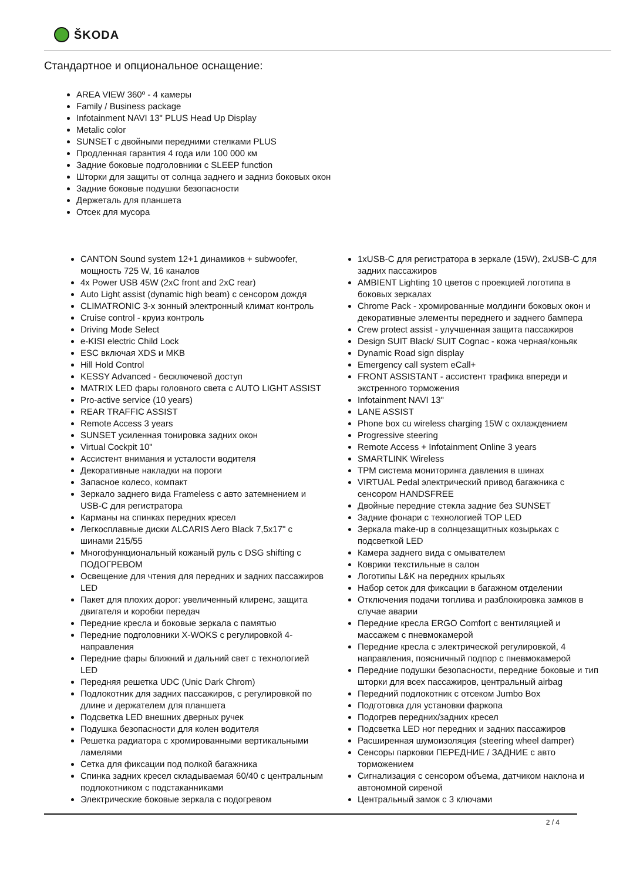ŠKODA
Стандартное и опциональное оснащение:
AREA VIEW 360º - 4 камеры
Family / Business package
Infotainment NAVI 13" PLUS Head Up Display
Metalic color
SUNSET с двойными передними стелками PLUS
Продленная гарантия 4 года или 100 000 км
Задние боковые подголовники с SLEEP function
Шторки для защиты от солнца заднего и задниз боковых окон
Задние боковые подушки безопасности
Держеталь для планшета
Отсек для мусора
CANTON Sound system 12+1 динамиков + subwoofer, мощность 725 W, 16 каналов
4x Power USB 45W (2xC front and 2xC rear)
Auto Light assist (dynamic high beam) с сенсором дождя
CLIMATRONIC 3-х зонный электронный климат контроль
Cruise control - круиз контроль
Driving Mode Select
e-KISI electric Child Lock
ESC включая XDS и MKB
Hill Hold Control
KESSY Advanced - бесключевой доступ
MATRIX LED фары головного света с AUTO LIGHT ASSIST
Pro-active service (10 years)
REAR TRAFFIC ASSIST
Remote Access 3 years
SUNSET усиленная тонировка задних окон
Virtual Cockpit 10"
Ассистент внимания и усталости водителя
Декоративные накладки на пороги
Запасное колесо, компакт
Зеркало заднего вида Frameless с авто затемнением и USB-C для регистратора
Карманы на спинках передних кресел
Легкосплавные диски ALCARIS Aero Black 7,5x17" с шинами 215/55
Многофункциональный кожаный руль с DSG shifting с ПОДОГРЕВОМ
Освещение для чтения для передних и задних пассажиров LED
Пакет для плохих дорог: увеличенный клиренс, защита двигателя и коробки передач
Передние кресла и боковые зеркала с памятью
Передние подголовники X-WOKS с регулировкой 4-направления
Передние фары ближний и дальний свет с технологией LED
Передняя решетка UDC (Unic Dark Chrom)
Подлокотник для задних пассажиров, с регулировкой по длине и держателем для планшета
Подсветка LED внешних дверных ручек
Подушка безопасности для колен водителя
Решетка радиатора с хромированными вертикальными ламелями
Сетка для фиксации под полкой багажника
Спинка задних кресел складываемая 60/40 с центральным подлокотником с подстаканниками
Электрические боковые зеркала с подогревом
1xUSB-C для регистратора в зеркале (15W), 2xUSB-C для задних пассажиров
AMBIENT Lighting 10 цветов с проекцией логотипа в боковых зеркалах
Chrome Pack - хромированные молдинги боковых окон и декоративные элементы переднего и заднего бампера
Crew protect assist - улучшенная защита пассажиров
Design SUIT Black/ SUIT Cognac - кожа черная/коньяк
Dynamic Road sign display
Emergency call system eCall+
FRONT ASSISTANT - ассистент трафика впереди и экстренного торможения
Infotainment NAVI 13"
LANE ASSIST
Phone box cu wireless charging 15W с охлаждением
Progressive steering
Remote Access + Infotainment Online 3 years
SMARTLINK Wireless
TPM система мониторинга давления в шинах
VIRTUAL Pedal электрический привод багажника с сенсором HANDSFREE
Двойные передние стекла задние без SUNSET
Задние фонари с технологией TOP LED
Зеркала make-up в солнцезащитных козырьках с подсветкой LED
Камера заднего вида с омывателем
Коврики текстильные в салон
Логотипы L&K на передних крыльях
Набор сеток для фиксации в багажном отделении
Отключения подачи топлива и разблокировка замков в случае аварии
Передние кресла ERGO Comfort с вентиляцией и массажем с пневмокамерой
Передние кресла с электрической регулировкой, 4 направления, поясничный подпор с пневмокамерой
Передние подушки безопасности, передние боковые и тип шторки для всех пассажиров, центральный airbag
Передний подлокотник с отсеком Jumbo Box
Подготовка для установки фаркопа
Подогрев передних/задних кресел
Подсветка LED ног передних и задних пассажиров
Расширенная шумоизоляция (steering wheel damper)
Сенсоры парковки ПЕРЕДНИЕ / ЗАДНИЕ с авто торможением
Сигнализация с сенсором объема, датчиком наклона и автономной сиреной
Центральный замок с 3 ключами
2 / 4